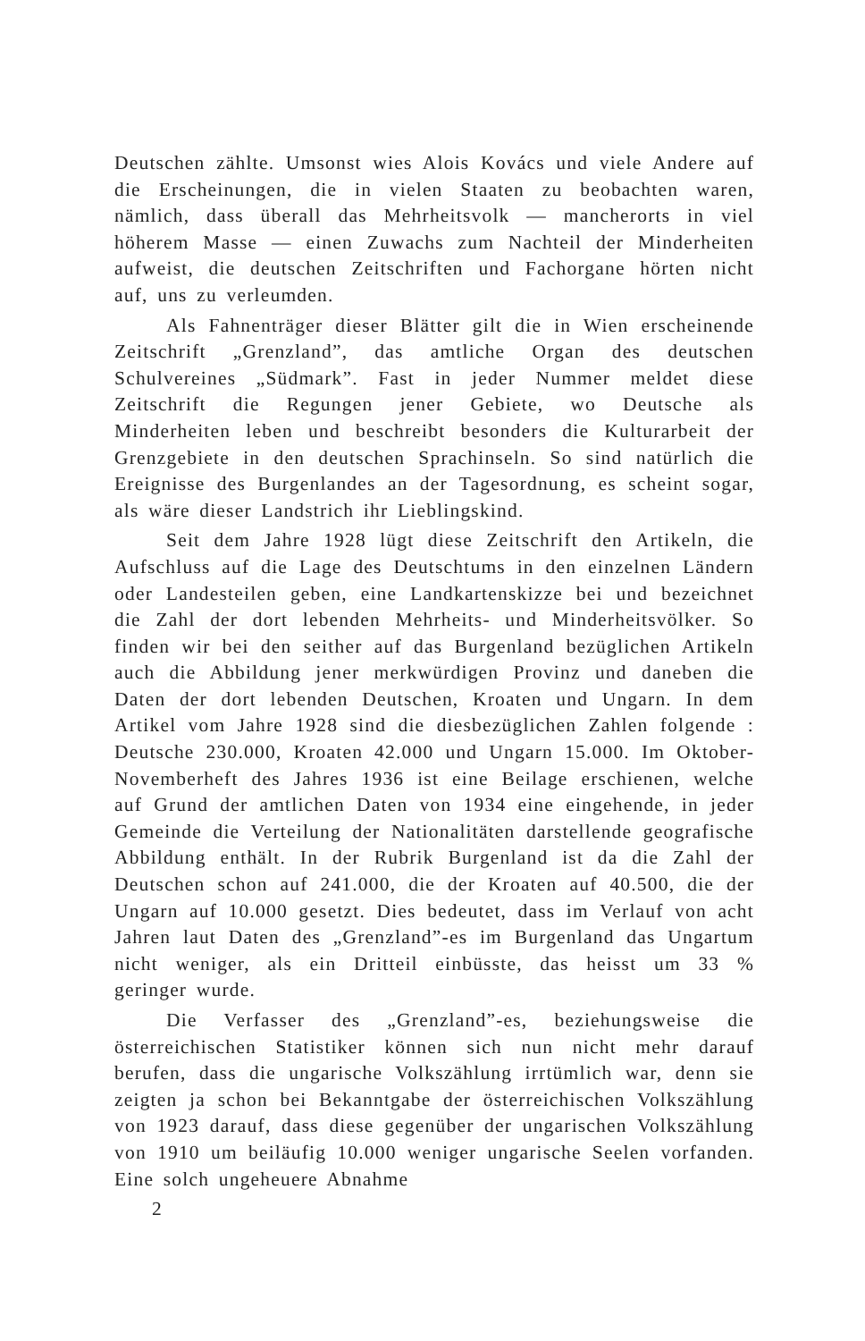Deutschen zählte. Umsonst wies Alois Kovács und viele Andere auf die Erscheinungen, die in vielen Staaten zu beobachten waren, nämlich, dass überall das Mehrheitsvolk — mancherorts in viel höherem Masse — einen Zuwachs zum Nachteil der Minderheiten aufweist, die deutschen Zeitschriften und Fachorgane hörten nicht auf, uns zu verleumden.
Als Fahnenträger dieser Blätter gilt die in Wien erscheinende Zeitschrift „Grenzland”, das amtliche Organ des deutschen Schulvereines „Südmark”. Fast in jeder Nummer meldet diese Zeitschrift die Regungen jener Gebiete, wo Deutsche als Minderheiten leben und beschreibt besonders die Kulturarbeit der Grenzgebiete in den deutschen Sprachinseln. So sind natürlich die Ereignisse des Burgenlandes an der Tagesordnung, es scheint sogar, als wäre dieser Landstrich ihr Lieblingskind.
Seit dem Jahre 1928 lügt diese Zeitschrift den Artikeln, die Aufschluss auf die Lage des Deutschtums in den einzelnen Ländern oder Landesteilen geben, eine Landkartenskizze bei und bezeichnet die Zahl der dort lebenden Mehrheits- und Minderheitsvölker. So finden wir bei den seither auf das Burgenland bezüglichen Artikeln auch die Abbildung jener merkwürdigen Provinz und daneben die Daten der dort lebenden Deutschen, Kroaten und Ungarn. In dem Artikel vom Jahre 1928 sind die diesbezüglichen Zahlen folgende : Deutsche 230.000, Kroaten 42.000 und Ungarn 15.000. Im Oktober-Novemberheft des Jahres 1936 ist eine Beilage erschienen, welche auf Grund der amtlichen Daten von 1934 eine eingehende, in jeder Gemeinde die Verteilung der Nationalitäten darstellende geografische Abbildung enthält. In der Rubrik Burgenland ist da die Zahl der Deutschen schon auf 241.000, die der Kroaten auf 40.500, die der Ungarn auf 10.000 gesetzt. Dies bedeutet, dass im Verlauf von acht Jahren laut Daten des „Grenzland”-es im Burgenland das Ungartum nicht weniger, als ein Dritteil einbüsste, das heisst um 33 % geringer wurde.
Die Verfasser des „Grenzland”-es, beziehungsweise die österreichischen Statistiker können sich nun nicht mehr darauf berufen, dass die ungarische Volkszählung irrtümlich war, denn sie zeigten ja schon bei Bekanntgabe der österreichischen Volkszählung von 1923 darauf, dass diese gegenüber der ungarischen Volkszählung von 1910 um beiläufig 10.000 weniger ungarische Seelen vorfanden. Eine solch ungeheuere Abnahme
2